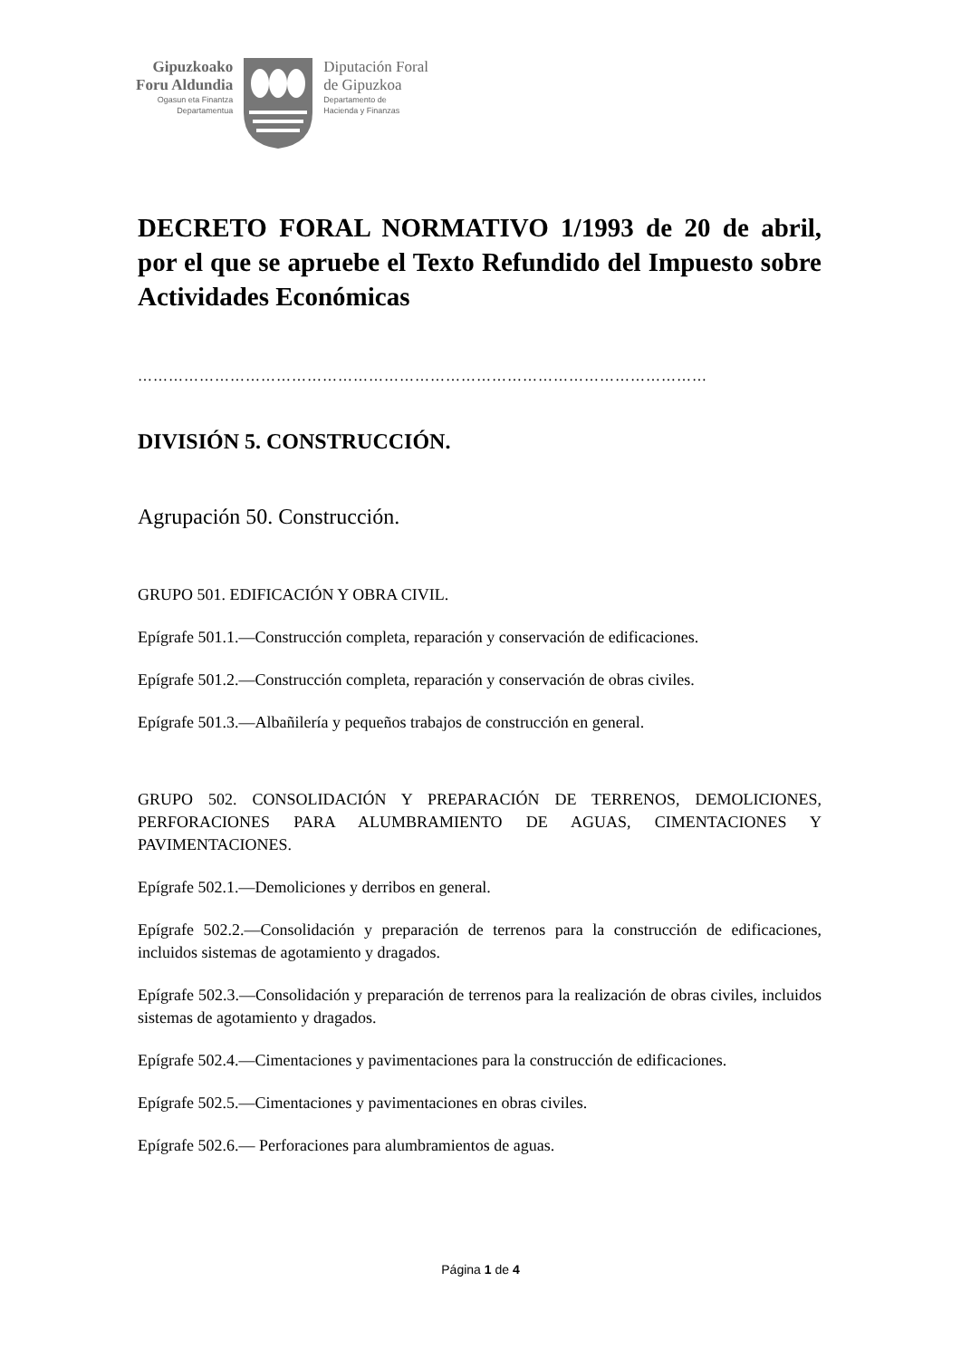Gipuzkoako
Foru Aldundia
Ogasun eta Finantza
Departamentua
Diputación Foral
de Gipuzkoa
Departamento de
Hacienda y Finanzas
DECRETO FORAL NORMATIVO 1/1993 de 20 de abril, por el que se apruebe el Texto Refundido del Impuesto sobre Actividades Económicas
…………………………………………………………………………………………………
DIVISIÓN 5. CONSTRUCCIÓN.
Agrupación 50. Construcción.
GRUPO 501. EDIFICACIÓN Y OBRA CIVIL.
Epígrafe 501.1.—Construcción completa, reparación y conservación de edificaciones.
Epígrafe 501.2.—Construcción completa, reparación y conservación de obras civiles.
Epígrafe 501.3.—Albañilería y pequeños trabajos de construcción en general.
GRUPO 502. CONSOLIDACIÓN Y PREPARACIÓN DE TERRENOS, DEMOLICIONES, PERFORACIONES PARA ALUMBRAMIENTO DE AGUAS, CIMENTACIONES Y PAVIMENTACIONES.
Epígrafe 502.1.—Demoliciones y derribos en general.
Epígrafe 502.2.—Consolidación y preparación de terrenos para la construcción de edificaciones, incluidos sistemas de agotamiento y dragados.
Epígrafe 502.3.—Consolidación y preparación de terrenos para la realización de obras civiles, incluidos sistemas de agotamiento y dragados.
Epígrafe 502.4.—Cimentaciones y pavimentaciones para la construcción de edificaciones.
Epígrafe 502.5.—Cimentaciones y pavimentaciones en obras civiles.
Epígrafe 502.6.— Perforaciones para alumbramientos de aguas.
Página 1 de 4